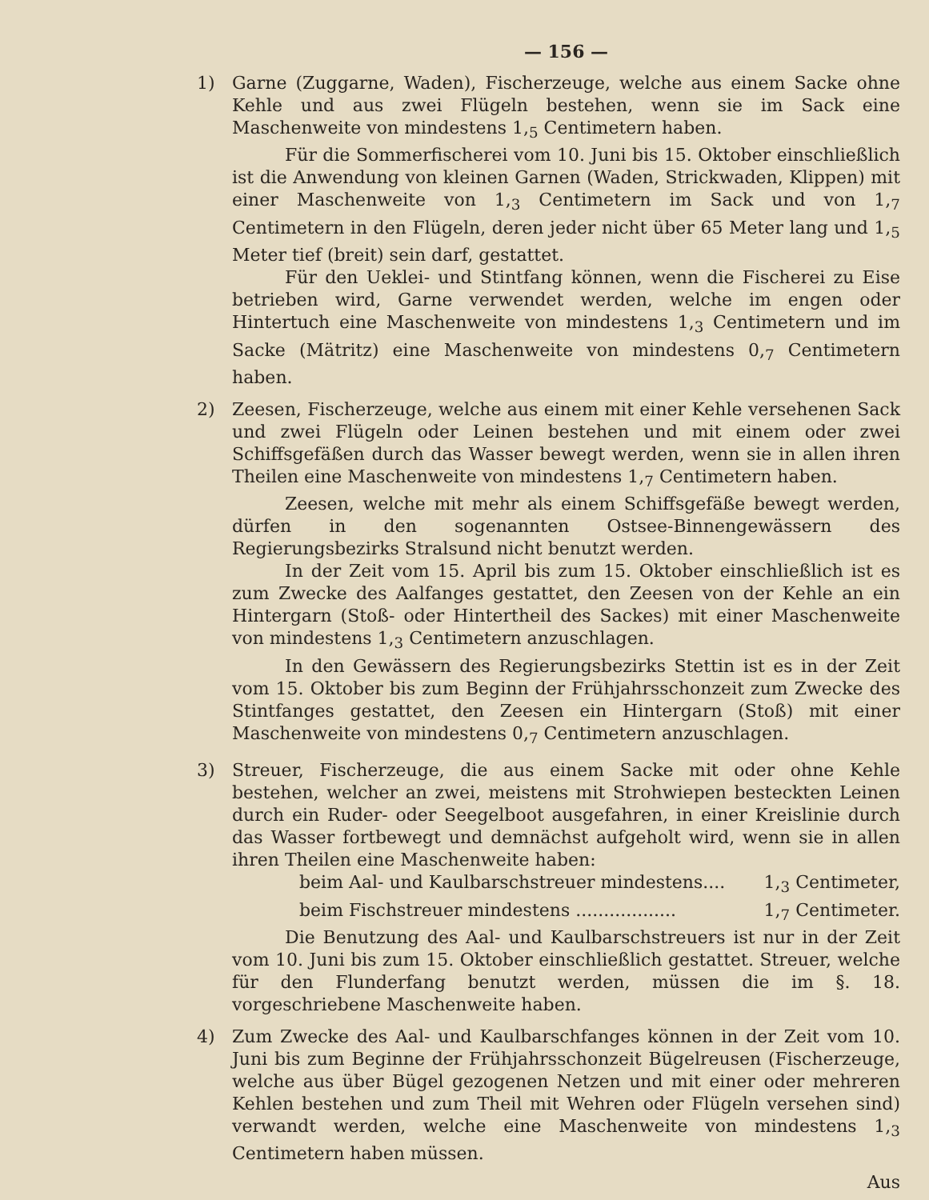— 156 —
1) Garne (Zuggarne, Waden), Fischerzeuge, welche aus einem Sacke ohne Kehle und aus zwei Flügeln bestehen, wenn sie im Sack eine Maschenweite von mindestens 1,<sub>5</sub> Centimetern haben.
Für die Sommerfischerei vom 10. Juni bis 15. Oktober einschließlich ist die Anwendung von kleinen Garnen (Waden, Strickwaden, Klippen) mit einer Maschenweite von 1,<sub>3</sub> Centimetern im Sack und von 1,<sub>7</sub> Centimetern in den Flügeln, deren jeder nicht über 65 Meter lang und 1,<sub>5</sub> Meter tief (breit) sein darf, gestattet.
Für den Ueklei- und Stintfang können, wenn die Fischerei zu Eise betrieben wird, Garne verwendet werden, welche im engen oder Hintertuch eine Maschenweite von mindestens 1,<sub>3</sub> Centimetern und im Sacke (Mätritz) eine Maschenweite von mindestens 0,<sub>7</sub> Centimetern haben.
2) Zeesen, Fischerzeuge, welche aus einem mit einer Kehle versehenen Sack und zwei Flügeln oder Leinen bestehen und mit einem oder zwei Schiffsgefäßen durch das Wasser bewegt werden, wenn sie in allen ihren Theilen eine Maschenweite von mindestens 1,<sub>7</sub> Centimetern haben.
Zeesen, welche mit mehr als einem Schiffsgefäße bewegt werden, dürfen in den sogenannten Ostsee-Binnengewässern des Regierungsbezirks Stralsund nicht benutzt werden.
In der Zeit vom 15. April bis zum 15. Oktober einschließlich ist es zum Zwecke des Aalfanges gestattet, den Zeesen von der Kehle an ein Hintergarn (Stoß- oder Hintertheil des Sackes) mit einer Maschenweite von mindestens 1,<sub>3</sub> Centimetern anzuschlagen.
In den Gewässern des Regierungsbezirks Stettin ist es in der Zeit vom 15. Oktober bis zum Beginn der Frühjahrsschonzeit zum Zwecke des Stintfanges gestattet, den Zeesen ein Hintergarn (Stoß) mit einer Maschenweite von mindestens 0,<sub>7</sub> Centimetern anzuschlagen.
3) Streuer, Fischerzeuge, die aus einem Sacke mit oder ohne Kehle bestehen, welcher an zwei, meistens mit Strohwiepen besteckten Leinen durch ein Ruder- oder Seegelboot ausgefahren, in einer Kreislinie durch das Wasser fortbewegt und demnächst aufgeholt wird, wenn sie in allen ihren Theilen eine Maschenweite haben:
beim Aal- und Kaulbarschstreuer mindestens.... 1,<sub>3</sub> Centimeter,
beim Fischstreuer mindestens .................. 1,<sub>7</sub> Centimeter.
Die Benutzung des Aal- und Kaulbarschstreuers ist nur in der Zeit vom 10. Juni bis zum 15. Oktober einschließlich gestattet. Streuer, welche für den Flunderfang benutzt werden, müssen die im §. 18. vorgeschriebene Maschenweite haben.
4) Zum Zwecke des Aal- und Kaulbarschfanges können in der Zeit vom 10. Juni bis zum Beginne der Frühjahrsschonzeit Bügelreusen (Fischerzeuge, welche aus über Bügel gezogenen Netzen und mit einer oder mehreren Kehlen bestehen und zum Theil mit Wehren oder Flügeln versehen sind) verwandt werden, welche eine Maschenweite von mindestens 1,<sub>3</sub> Centimetern haben müssen.
Aus